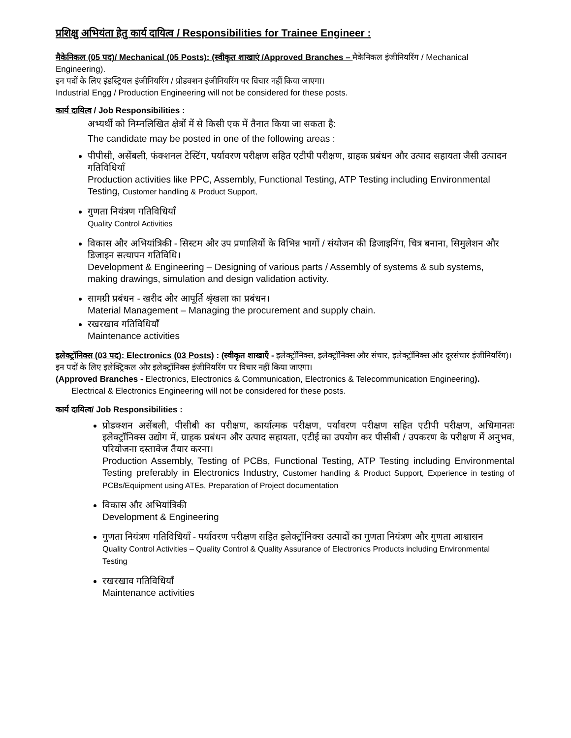प्रशिक्षु अभियंता हेतु कार्य दायित्व / Responsibilities for Trainee Engineer :
मैकेनिकल (05 पद)/ Mechanical (05 Posts): (स्वीकृत शाखाएं /Approved Branches – मैकेनिकल इंजीनियरिंग / Mechanical Engineering).
इन पदों के लिए इंडस्ट्रियल इंजीनियरिंग / प्रोडक्शन इंजीनियरिंग पर विचार नहीं किया जाएगा।
Industrial Engg / Production Engineering will not be considered for these posts.
कार्य दायित्व / Job Responsibilities :
अभ्यर्थी को निम्नलिखित क्षेत्रों में से किसी एक में तैनात किया जा सकता है:
The candidate may be posted in one of the following areas :
पीपीसी, असेंबली, फंक्शनल टेस्टिंग, पर्यावरण परीक्षण सहित एटीपी परीक्षण, ग्राहक प्रबंधन और उत्पाद सहायता जैसी उत्पादन गतिविधियाँ
Production activities like PPC, Assembly, Functional Testing, ATP Testing including Environmental Testing, Customer handling & Product Support,
गुणता नियंत्रण गतिविधियाँ
Quality Control Activities
विकास और अभियांत्रिकी - सिस्टम और उप प्रणालियों के विभिन्न भागों / संयोजन की डिजाइनिंग, चित्र बनाना, सिमुलेशन और डिजाइन सत्यापन गतिविधि।
Development & Engineering – Designing of various parts / Assembly of systems & sub systems, making drawings, simulation and design validation activity.
सामग्री प्रबंधन - खरीद और आपूर्ति श्रृंखला का प्रबंधन।
Material Management – Managing the procurement and supply chain.
रखरखाव गतिविधियाँ
Maintenance activities
इलेक्ट्रॉनिक्स (03 पद): Electronics (03 Posts) : (स्वीकृत शाखाएँ - इलेक्ट्रॉनिक्स, इलेक्ट्रॉनिक्स और संचार, इलेक्ट्रॉनिक्स और दूरसंचार इंजीनियरिंग)।
इन पदों के लिए इलेक्ट्रिकल और इलेक्ट्रॉनिक्स इंजीनियरिंग पर विचार नहीं किया जाएगा।
(Approved Branches - Electronics, Electronics & Communication, Electronics & Telecommunication Engineering).
Electrical & Electronics Engineering will not be considered for these posts.
कार्य दायित्व/ Job Responsibilities :
प्रोडक्शन असेंबली, पीसीबी का परीक्षण, कार्यात्मक परीक्षण, पर्यावरण परीक्षण सहित एटीपी परीक्षण, अधिमानतः इलेक्ट्रॉनिक्स उद्योग में, ग्राहक प्रबंधन और उत्पाद सहायता, एटीई का उपयोग कर पीसीबी / उपकरण के परीक्षण में अनुभव, परियोजना दस्तावेज तैयार करना।
Production Assembly, Testing of PCBs, Functional Testing, ATP Testing including Environmental Testing preferably in Electronics Industry, Customer handling & Product Support, Experience in testing of PCBs/Equipment using ATEs, Preparation of Project documentation
विकास और अभियांत्रिकी
Development & Engineering
गुणता नियंत्रण गतिविधियाँ - पर्यावरण परीक्षण सहित इलेक्ट्रॉनिक्स उत्पादों का गुणता नियंत्रण और गुणता आश्वासन
Quality Control Activities – Quality Control & Quality Assurance of Electronics Products including Environmental Testing
रखरखाव गतिविधियाँ
Maintenance activities